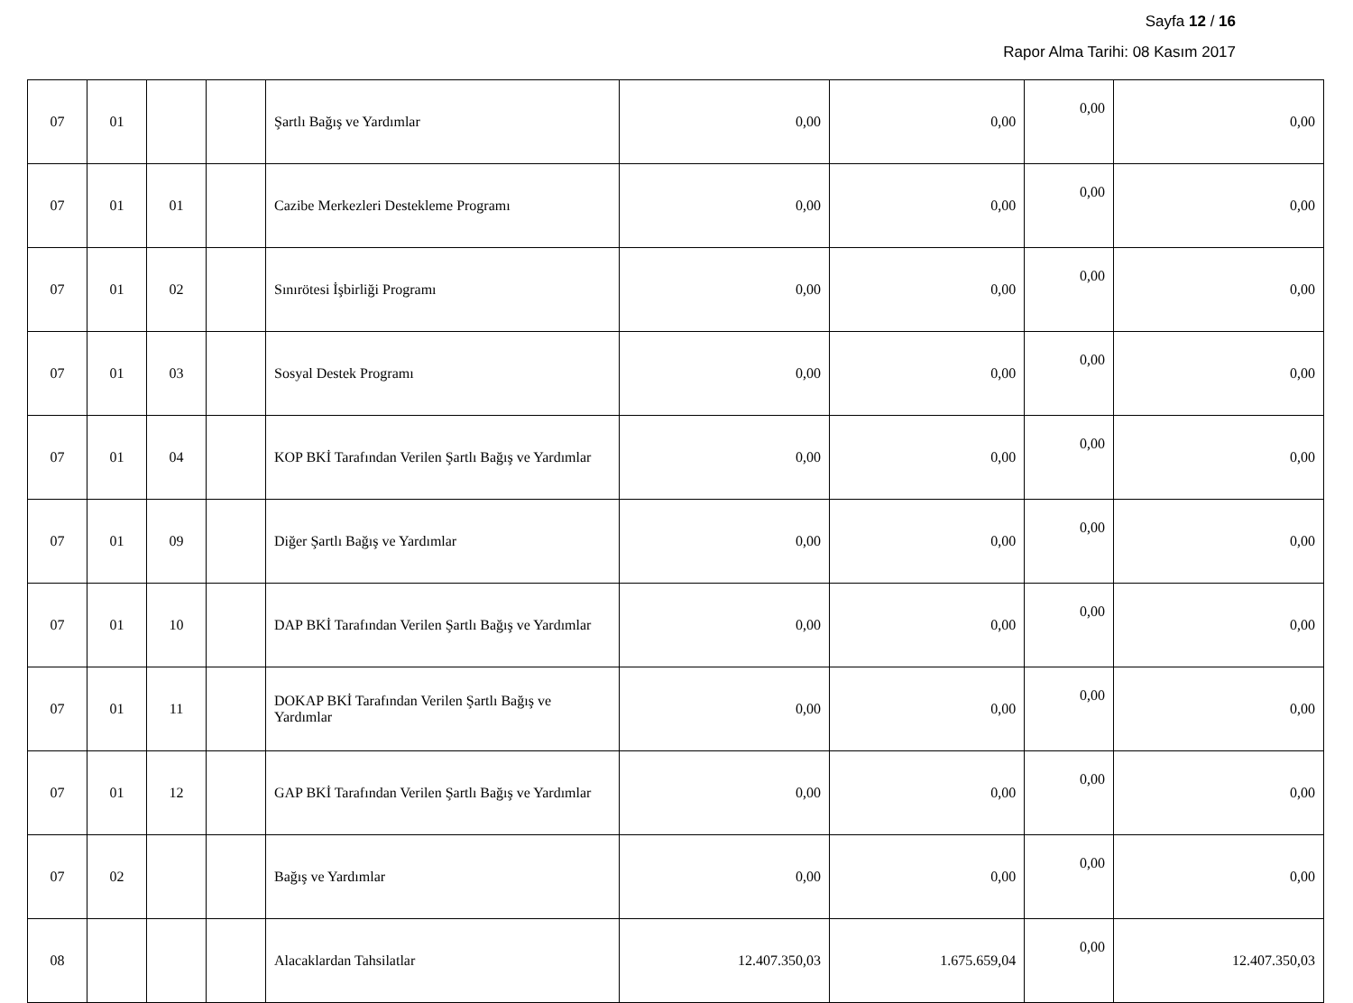Sayfa 12 / 16
Rapor Alma Tarihi: 08 Kasım 2017
| 07 | 01 | | | Şartlı Bağış ve Yardımlar | 0,00 | 0,00 | 0,00 | 0,00 |
| 07 | 01 | 01 | | Cazibe Merkezleri Destekleme Programı | 0,00 | 0,00 | 0,00 | 0,00 |
| 07 | 01 | 02 | | Sınırötesi İşbirliği Programı | 0,00 | 0,00 | 0,00 | 0,00 |
| 07 | 01 | 03 | | Sosyal Destek Programı | 0,00 | 0,00 | 0,00 | 0,00 |
| 07 | 01 | 04 | | KOP BKİ Tarafından Verilen Şartlı Bağış ve Yardımlar | 0,00 | 0,00 | 0,00 | 0,00 |
| 07 | 01 | 09 | | Diğer Şartlı Bağış ve Yardımlar | 0,00 | 0,00 | 0,00 | 0,00 |
| 07 | 01 | 10 | | DAP BKİ Tarafından Verilen Şartlı Bağış ve Yardımlar | 0,00 | 0,00 | 0,00 | 0,00 |
| 07 | 01 | 11 | | DOKAP BKİ Tarafından Verilen Şartlı Bağış ve Yardımlar | 0,00 | 0,00 | 0,00 | 0,00 |
| 07 | 01 | 12 | | GAP BKİ Tarafından Verilen Şartlı Bağış ve Yardımlar | 0,00 | 0,00 | 0,00 | 0,00 |
| 07 | 02 | | | Bağış ve Yardımlar | 0,00 | 0,00 | 0,00 | 0,00 |
| 08 | | | | Alacaklardan Tahsilatlar | 12.407.350,03 | 1.675.659,04 | 0,00 | 12.407.350,03 |